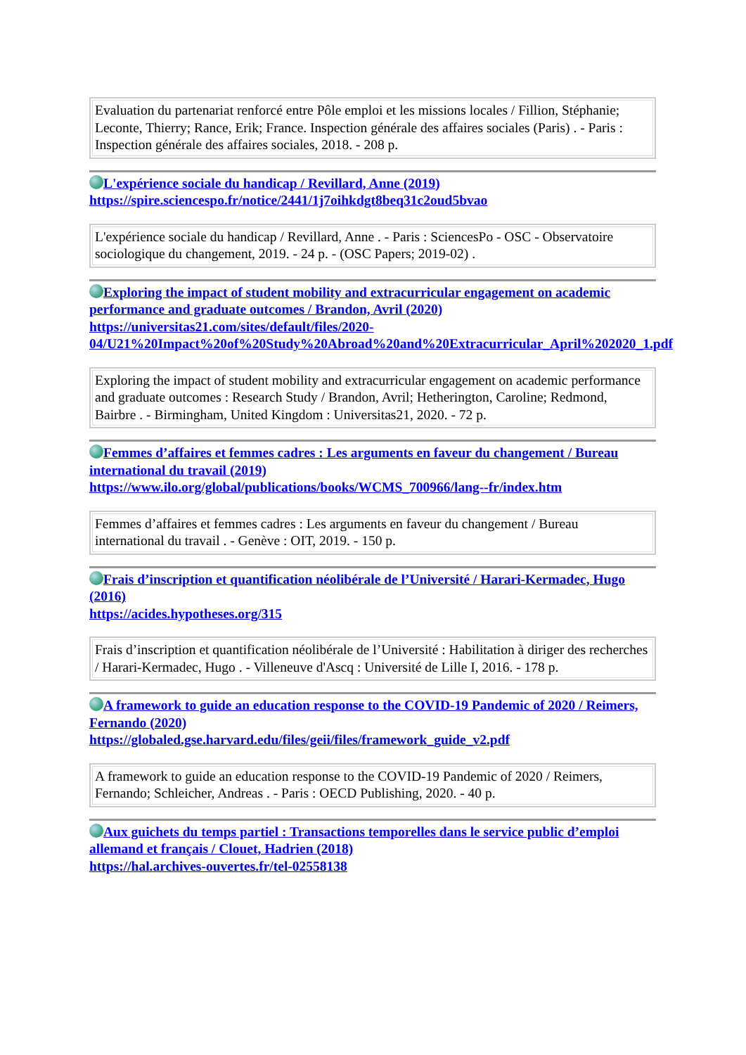| Evaluation du partenariat renforcé entre Pôle emploi et les missions locales / Fillion, Stéphanie; Leconte, Thierry; Rance, Erik; France. Inspection générale des affaires sociales (Paris) . - Paris : Inspection générale des affaires sociales, 2018. - 208 p. |
L'expérience sociale du handicap / Revillard, Anne (2019)
https://spire.sciencespo.fr/notice/2441/1j7oihkdgt8beq31c2oud5bvao
| L'expérience sociale du handicap / Revillard, Anne . - Paris : SciencesPo - OSC - Observatoire sociologique du changement, 2019. - 24 p. - (OSC Papers; 2019-02) . |
Exploring the impact of student mobility and extracurricular engagement on academic performance and graduate outcomes / Brandon, Avril (2020)
https://universitas21.com/sites/default/files/2020-04/U21%20Impact%20of%20Study%20Abroad%20and%20Extracurricular_April%202020_1.pdf
| Exploring the impact of student mobility and extracurricular engagement on academic performance and graduate outcomes : Research Study / Brandon, Avril; Hetherington, Caroline; Redmond, Bairbre . - Birmingham, United Kingdom : Universitas21, 2020. - 72 p. |
Femmes d’affaires et femmes cadres : Les arguments en faveur du changement / Bureau international du travail (2019)
https://www.ilo.org/global/publications/books/WCMS_700966/lang--fr/index.htm
| Femmes d’affaires et femmes cadres : Les arguments en faveur du changement / Bureau international du travail . - Genève : OIT, 2019. - 150 p. |
Frais d’inscription et quantification néolibérale de l’Université / Harari-Kermadec, Hugo (2016)
https://acides.hypotheses.org/315
| Frais d’inscription et quantification néolibérale de l’Université : Habilitation à diriger des recherches / Harari-Kermadec, Hugo . - Villeneuve d'Ascq : Université de Lille I, 2016. - 178 p. |
A framework to guide an education response to the COVID-19 Pandemic of 2020 / Reimers, Fernando (2020)
https://globaled.gse.harvard.edu/files/geii/files/framework_guide_v2.pdf
| A framework to guide an education response to the COVID-19 Pandemic of 2020 / Reimers, Fernando; Schleicher, Andreas . - Paris : OECD Publishing, 2020. - 40 p. |
Aux guichets du temps partiel : Transactions temporelles dans le service public d’emploi allemand et français / Clouet, Hadrien (2018)
https://hal.archives-ouvertes.fr/tel-02558138